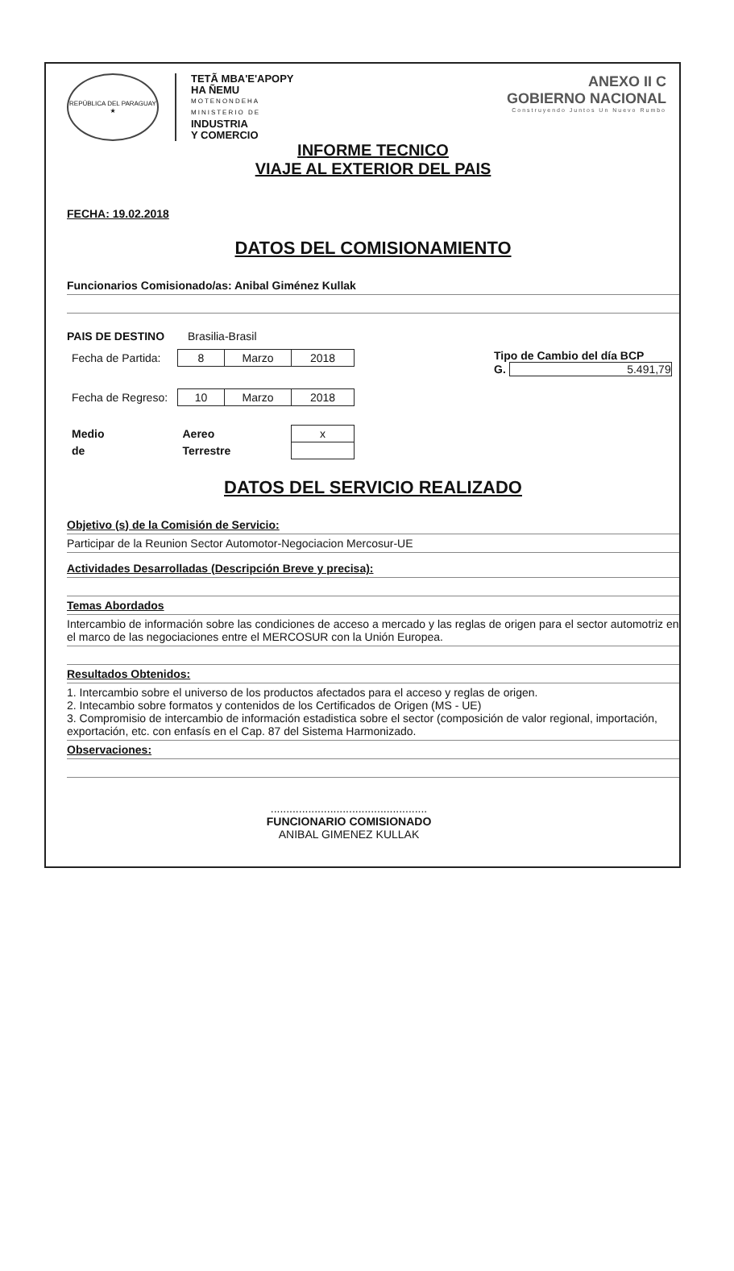REPÚBLICA DEL PARAGUAY ★
TETÃ MBA'E'APOPY
HA ÑEMU
MOTENONDEHA
MINISTERIO DE
INDUSTRIA
Y COMERCIO
ANEXO II C
GOBIERNO NACIONAL
Construyendo Juntos Un Nuevo Rumbo
INFORME TECNICO
VIAJE AL EXTERIOR DEL PAIS
FECHA: 19.02.2018
DATOS DEL COMISIONAMIENTO
Funcionarios Comisionado/as: Anibal Giménez Kullak
PAIS DE DESTINO Brasilia-Brasil
| Fecha de Partida: | 8 | Marzo | 2018 |
| Fecha de Regreso: | 10 | Marzo | 2018 |
| Medio | Aereo | | x |
| de | Terrestre | | |
Tipo de Cambio del día BCP
G. 5.491,79
DATOS DEL SERVICIO REALIZADO
Objetivo (s) de la Comisión de Servicio:
Participar de la Reunion Sector Automotor-Negociacion Mercosur-UE
Actividades Desarrolladas (Descripción Breve y precisa):
Temas Abordados
Intercambio de información sobre las condiciones de acceso a mercado y las reglas de origen para el sector automotriz en el marco de las negociaciones entre el MERCOSUR con la Unión Europea.
Resultados Obtenidos:
1. Intercambio sobre el universo de los productos afectados para el acceso y reglas de origen.
2. Intecambio sobre formatos y contenidos de los Certificados de Origen (MS - UE)
3. Compromisio de intercambio de información estadistica sobre el sector (composición de valor regional, importación, exportación, etc. con enfasís en el Cap. 87 del Sistema Harmonizado.
Observaciones:
..................................................
FUNCIONARIO COMISIONADO
ANIBAL GIMENEZ KULLAK